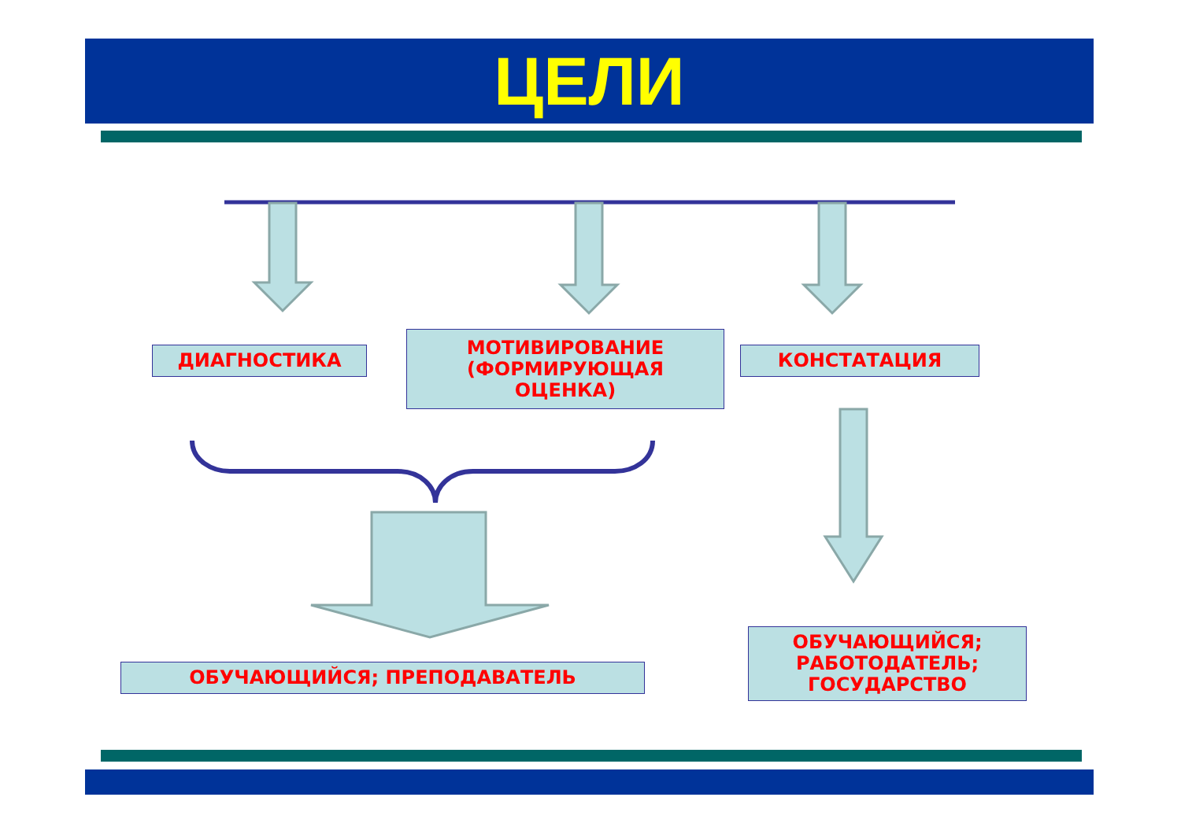ЦЕЛИ
ДИАГНОСТИКА
МОТИВИРОВАНИЕ
(ФОРМИРУЮЩАЯ
ОЦЕНКА)
КОНСТАТАЦИЯ
ОБУЧАЮЩИЙСЯ; ПРЕПОДАВАТЕЛЬ
ОБУЧАЮЩИЙСЯ;
РАБОТОДАТЕЛЬ;
ГОСУДАРСТВО